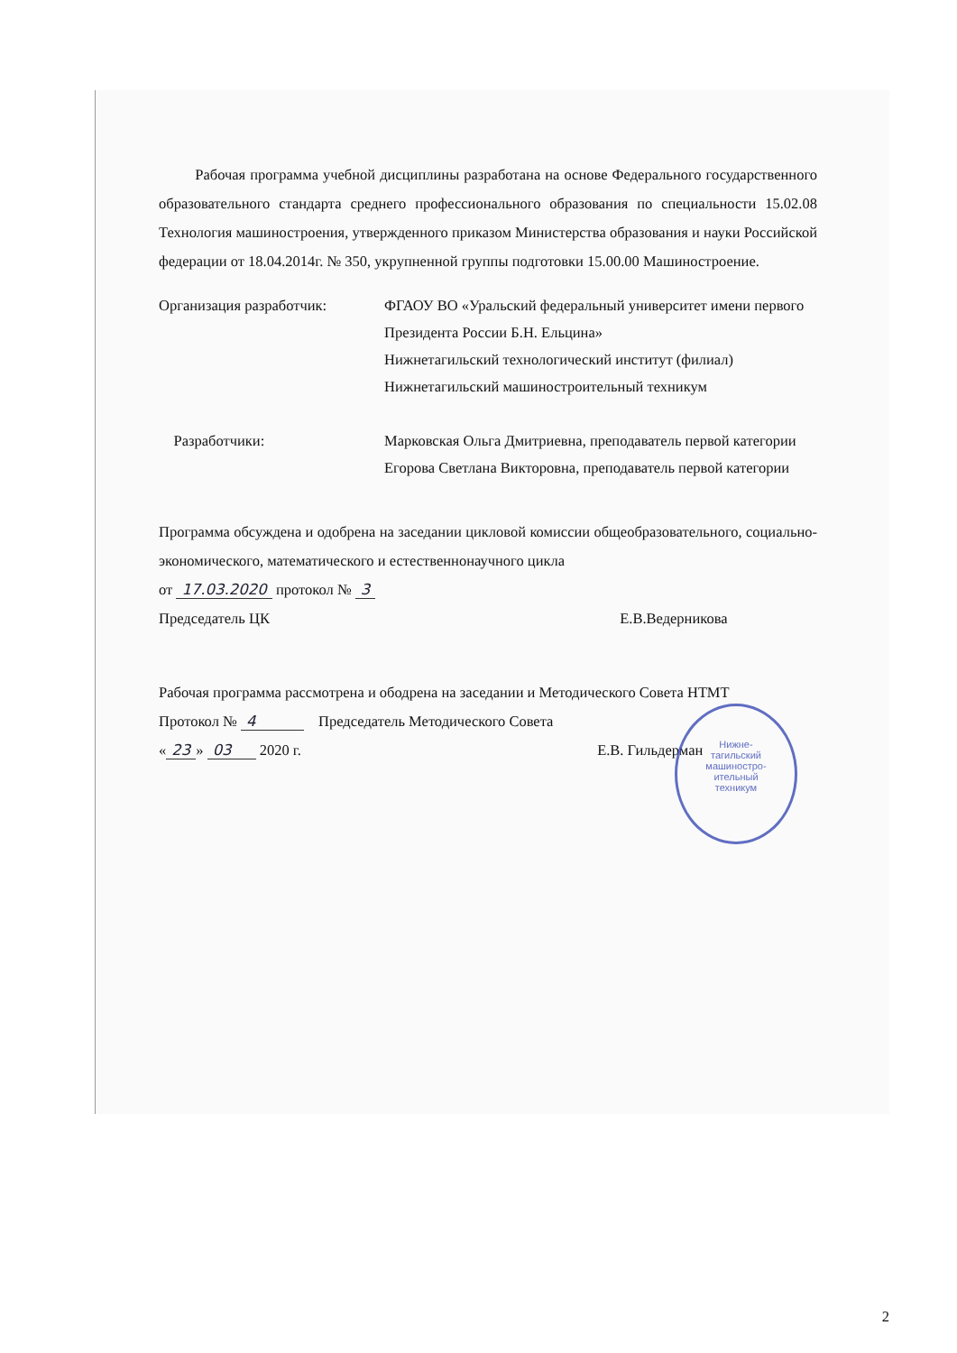Рабочая программа учебной дисциплины разработана на основе Федерального государственного образовательного стандарта среднего профессионального образования по специальности 15.02.08 Технология машиностроения, утвержденного приказом Министерства образования и науки Российской федерации от 18.04.2014г. № 350, укрупненной группы подготовки 15.00.00 Машиностроение.
Организация разработчик: ФГАОУ ВО «Уральский федеральный университет имени первого Президента России Б.Н. Ельцина»
Нижнетагильский технологический институт (филиал)
Нижнетагильский машиностроительный техникум
Разработчики: Марковская Ольга Дмитриевна, преподаватель первой категории
Егорова Светлана Викторовна, преподаватель первой категории
Программа обсуждена и одобрена на заседании цикловой комиссии общеобразовательного, социально-экономического, математического и естественнонаучного цикла
от 17.03.2020 протокол № 3
Председатель ЦК Е.В.Ведерникова
Рабочая программа рассмотрена и ободрена на заседании и Методического Совета НТМТ
Протокол № 4 Председатель Методического Совета
« 23 » 03 2020 г. Е.В. Гильдерман
Нижне-
тагильский
машиностро-
ительный
техникум
2